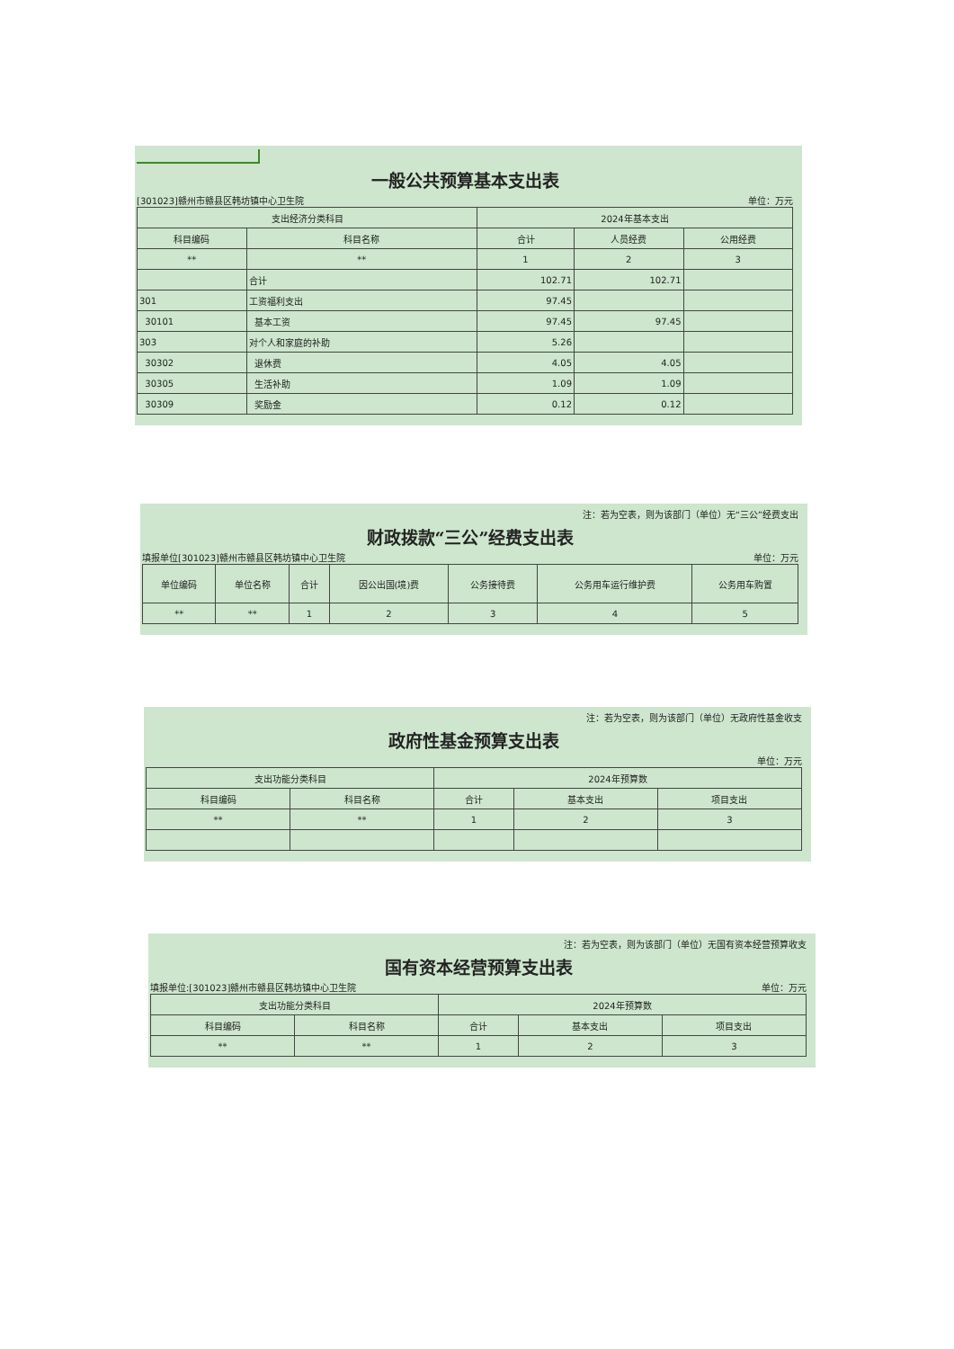一般公共预算基本支出表
[301023]赣州市赣县区韩坊镇中心卫生院 单位：万元
| 支出经济分类科目 | | 2024年基本支出 | | |
| --- | --- | --- | --- | --- |
| 科目编码 | 科目名称 | 合计 | 人员经费 | 公用经费 |
| ** | ** | 1 | 2 | 3 |
| | 合计 | 102.71 | 102.71 | |
| 301 | 工资福利支出 | 97.45 | | |
| 30101 | 基本工资 | 97.45 | 97.45 | |
| 303 | 对个人和家庭的补助 | 5.26 | | |
| 30302 | 退休费 | 4.05 | 4.05 | |
| 30305 | 生活补助 | 1.09 | 1.09 | |
| 30309 | 奖励金 | 0.12 | 0.12 | |
注：若为空表，则为该部门（单位）无“三公”经费支出
财政拨款“三公”经费支出表
填报单位[301023]赣州市赣县区韩坊镇中心卫生院 单位：万元
| 单位编码 | 单位名称 | 合计 | 因公出国(境)费 | 公务接待费 | 公务用车运行维护费 | 公务用车购置 |
| --- | --- | --- | --- | --- | --- | --- |
| ** | ** | 1 | 2 | 3 | 4 | 5 |
注：若为空表，则为该部门（单位）无政府性基金收支
政府性基金预算支出表
单位：万元
| 支出功能分类科目 | | 2024年预算数 | | |
| --- | --- | --- | --- | --- |
| 科目编码 | 科目名称 | 合计 | 基本支出 | 项目支出 |
| ** | ** | 1 | 2 | 3 |
注：若为空表，则为该部门（单位）无国有资本经营预算收支
国有资本经营预算支出表
填报单位:[301023]赣州市赣县区韩坊镇中心卫生院 单位：万元
| 支出功能分类科目 | | 2024年预算数 | | |
| --- | --- | --- | --- | --- |
| 科目编码 | 科目名称 | 合计 | 基本支出 | 项目支出 |
| ** | ** | 1 | 2 | 3 |